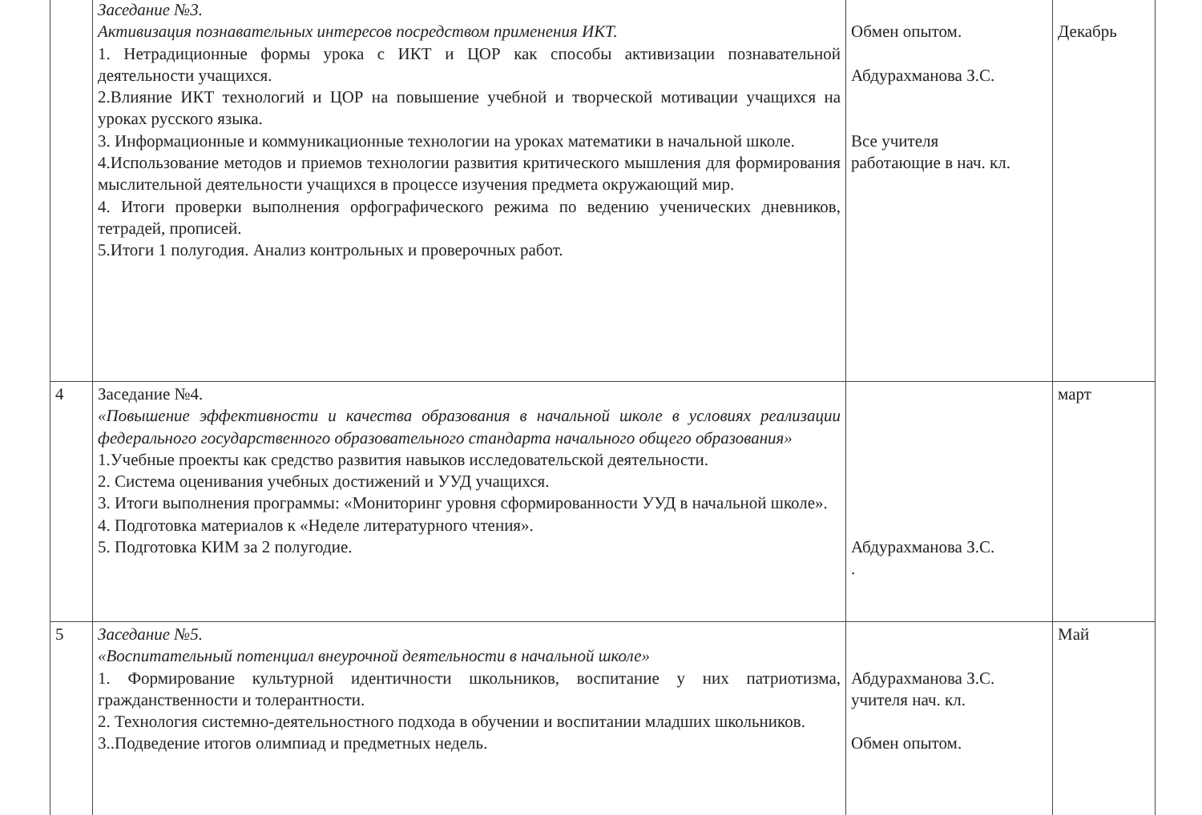| | Заседание №3. Активизация познавательных интересов посредством применения ИКТ. 1. Нетрадиционные формы урока с ИКТ и ЦОР как способы активизации познавательной деятельности учащихся. 2.Влияние ИКТ технологий и ЦОР на повышение учебной и творческой мотивации учащихся на уроках русского языка. 3. Информационные и коммуникационные технологии на уроках математики в начальной школе. 4.Использование методов и приемов технологии развития критического мышления для формирования мыслительной деятельности учащихся в процессе изучения предмета окружающий мир. 4. Итоги проверки выполнения орфографического режима по ведению ученических дневников, тетрадей, прописей. 5.Итоги 1 полугодия. Анализ контрольных и проверочных работ. | Обмен опытом. Абдурахманова З.С. Все учителя работающие в нач. кл. | Декабрь |
| 4 | Заседание №4. «Повышение эффективности и качества образования в начальной школе в условиях реализации федерального государственного образовательного стандарта начального общего образования» 1.Учебные проекты как средство развития навыков исследовательской деятельности. 2. Система оценивания учебных достижений и УУД учащихся. 3. Итоги выполнения программы: «Мониторинг уровня сформированности УУД в начальной школе». 4. Подготовка материалов к «Неделе литературного чтения». 5. Подготовка КИМ за 2 полугодие. | Абдурахманова З.С. . | март |
| 5 | Заседание №5. «Воспитательный потенциал внеурочной деятельности в начальной школе» 1. Формирование культурной идентичности школьников, воспитание у них патриотизма, гражданственности и толерантности. 2. Технология системно-деятельностного подхода в обучении и воспитании младших школьников. 3..Подведение итогов олимпиад и предметных недель. | Абдурахманова З.С. учителя нач. кл. Обмен опытом. | Май |